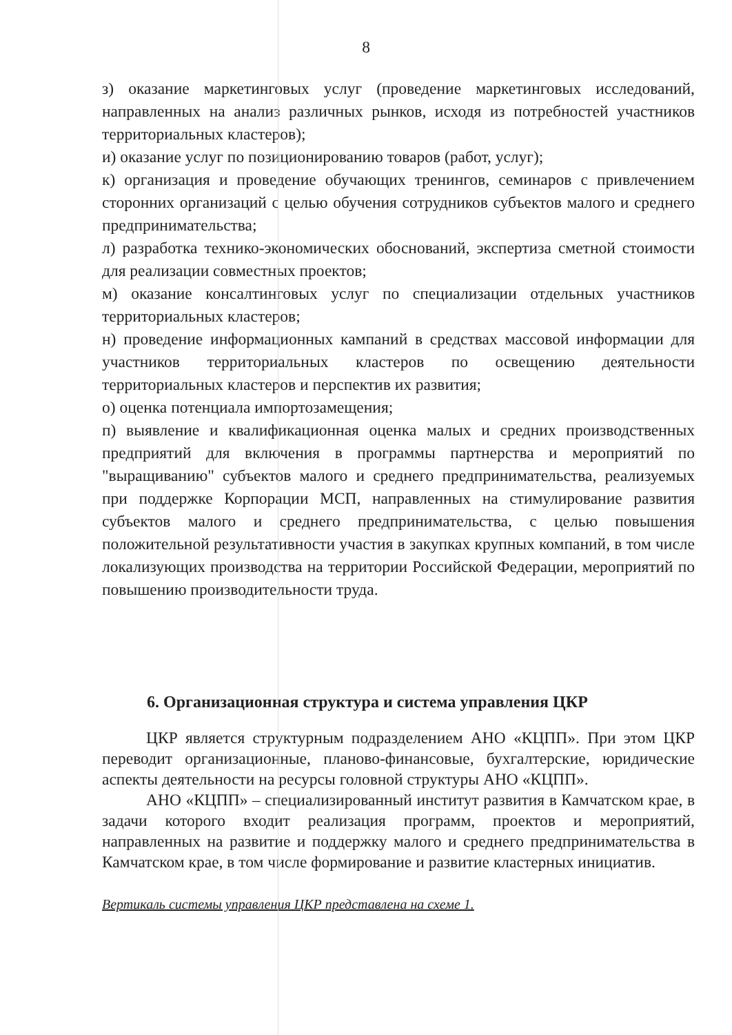8
з) оказание маркетинговых услуг (проведение маркетинговых исследований, направленных на анализ различных рынков, исходя из потребностей участников территориальных кластеров);
и) оказание услуг по позиционированию товаров (работ, услуг);
к) организация и проведение обучающих тренингов, семинаров с привлечением сторонних организаций с целью обучения сотрудников субъектов малого и среднего предпринимательства;
л) разработка технико-экономических обоснований, экспертиза сметной стоимости для реализации совместных проектов;
м) оказание консалтинговых услуг по специализации отдельных участников территориальных кластеров;
н) проведение информационных кампаний в средствах массовой информации для участников территориальных кластеров по освещению деятельности территориальных кластеров и перспектив их развития;
о) оценка потенциала импортозамещения;
п) выявление и квалификационная оценка малых и средних производственных предприятий для включения в программы партнерства и мероприятий по "выращиванию" субъектов малого и среднего предпринимательства, реализуемых при поддержке Корпорации МСП, направленных на стимулирование развития субъектов малого и среднего предпринимательства, с целью повышения положительной результативности участия в закупках крупных компаний, в том числе локализующих производства на территории Российской Федерации, мероприятий по повышению производительности труда.
6. Организационная структура и система управления ЦКР
ЦКР является структурным подразделением АНО «КЦПП». При этом ЦКР переводит организационные, планово-финансовые, бухгалтерские, юридические аспекты деятельности на ресурсы головной структуры АНО «КЦПП».
АНО «КЦПП» – специализированный институт развития в Камчатском крае, в задачи которого входит реализация программ, проектов и мероприятий, направленных на развитие и поддержку малого и среднего предпринимательства в Камчатском крае, в том числе формирование и развитие кластерных инициатив.
Вертикаль системы управления ЦКР представлена на схеме 1.